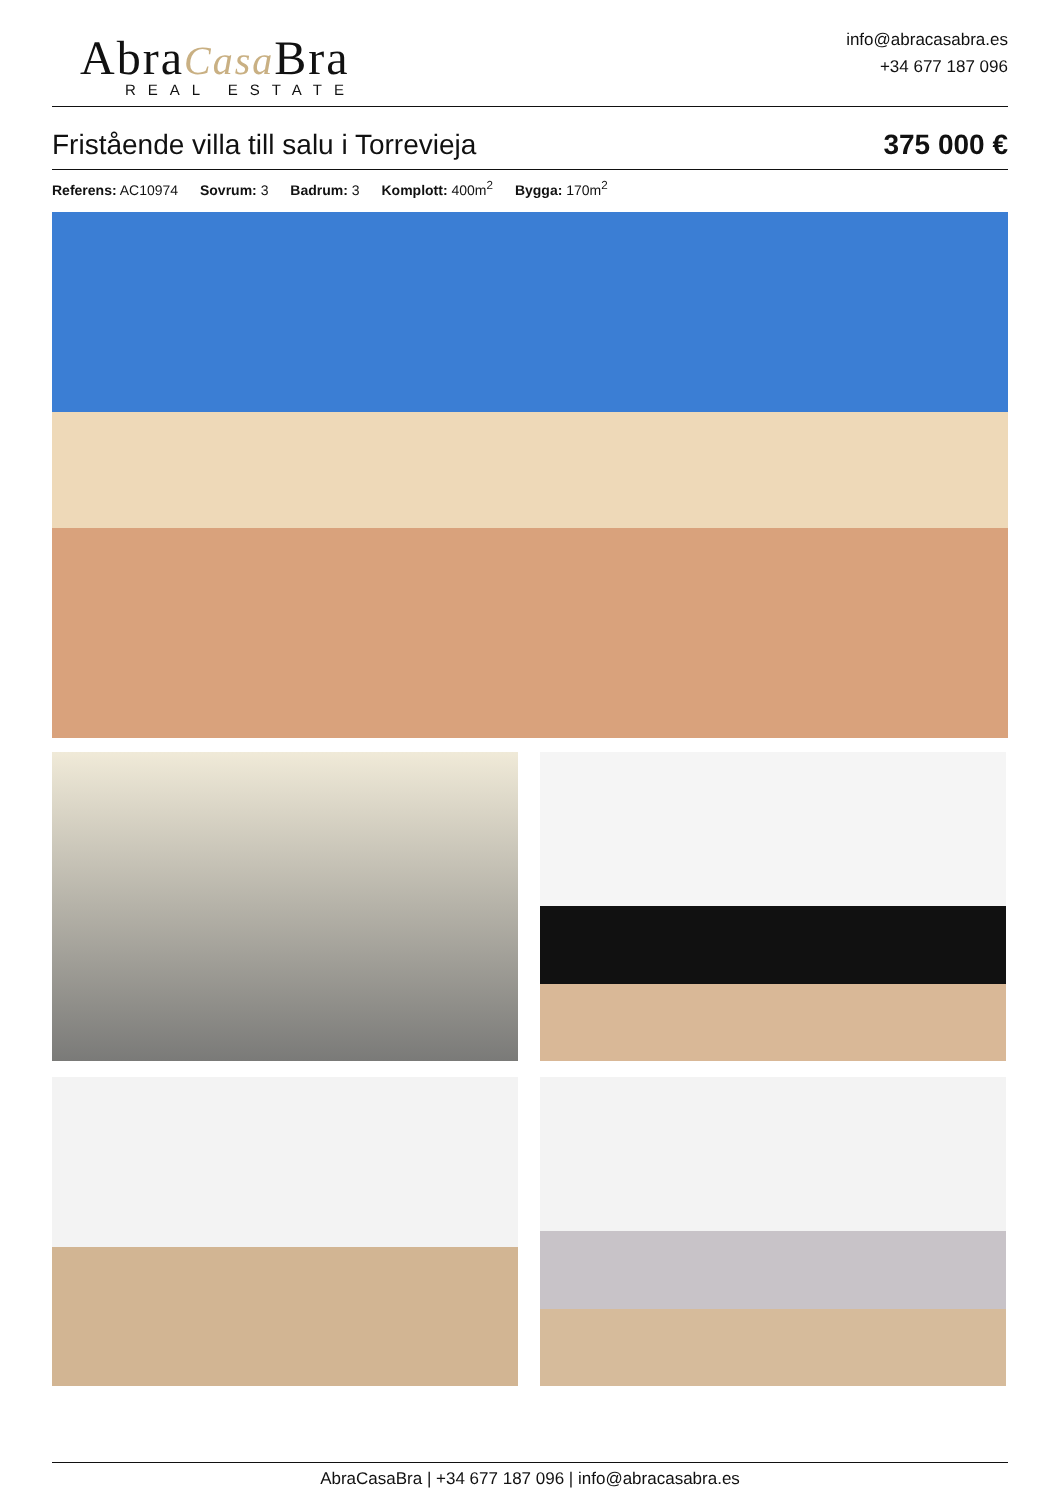AbraCasa Bra
REAL ESTATE
info@abracasabra.es
+34 677 187 096
Fristående villa till salu i Torrevieja
375 000 €
Referens: AC10974 Sovrum: 3 Badrum: 3 Komplott: 400m<sup>2</sup> Bygga: 170m<sup>2</sup>
AbraCasaBra | +34 677 187 096 | info@abracasabra.es